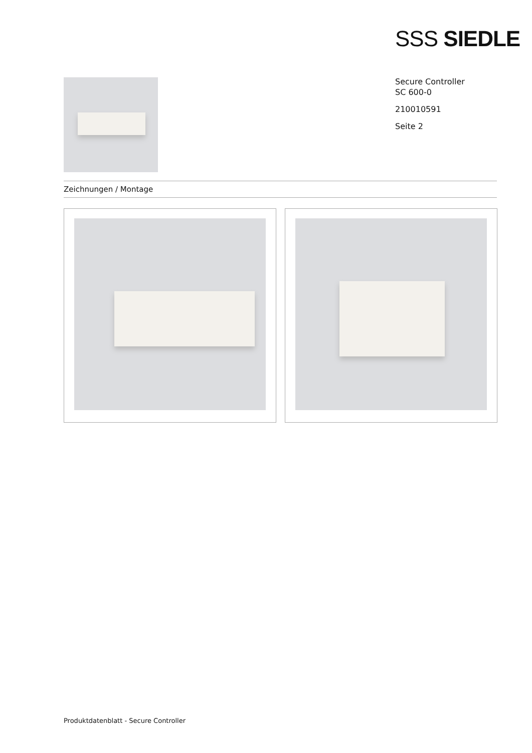SSS SIEDLE
Secure Controller
SC 600-0
210010591
Seite 2
Zeichnungen / Montage
Produktdatenblatt - Secure Controller